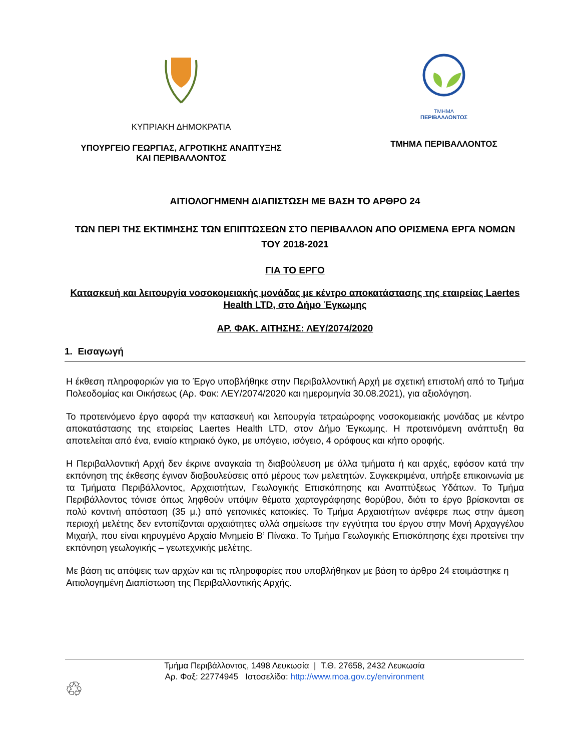ΚΥΠΡΙΑΚΗ ΔΗΜΟΚΡΑΤΙΑ
ΥΠΟΥΡΓΕΙΟ ΓΕΩΡΓΙΑΣ, ΑΓΡΟΤΙΚΗΣ ΑΝΑΠΤΥΞΗΣ
ΚΑΙ ΠΕΡΙΒΑΛΛΟΝΤΟΣ
ΤΜΗΜΑ
ΠΕΡΙΒΑΛΛΟΝΤΟΣ
ΤΜΗΜΑ ΠΕΡΙΒΑΛΛΟΝΤΟΣ
ΑΙΤΙΟΛΟΓΗΜΕΝΗ ΔΙΑΠΙΣΤΩΣΗ ΜΕ ΒΑΣΗ ΤΟ ΑΡΘΡΟ 24
ΤΩΝ ΠΕΡΙ ΤΗΣ ΕΚΤΙΜΗΣΗΣ ΤΩΝ ΕΠΙΠΤΩΣΕΩΝ ΣΤΟ ΠΕΡΙΒΑΛΛΟΝ ΑΠΟ ΟΡΙΣΜΕΝΑ ΕΡΓΑ ΝΟΜΩΝ ΤΟΥ 2018-2021
ΓΙΑ ΤΟ ΕΡΓΟ
Κατασκευή και λειτουργία νοσοκομειακής μονάδας με κέντρο αποκατάστασης της εταιρείας Laertes Health LTD, στο Δήμο Έγκωμης
ΑΡ. ΦΑΚ. ΑΙΤΗΣΗΣ: ΛΕΥ/2074/2020
1. Εισαγωγή
Η έκθεση πληροφοριών για το Έργο υποβλήθηκε στην Περιβαλλοντική Αρχή με σχετική επιστολή από το Τμήμα Πολεοδομίας και Οικήσεως (Αρ. Φακ: ΛΕΥ/2074/2020 και ημερομηνία 30.08.2021), για αξιολόγηση.
Το προτεινόμενο έργο αφορά την κατασκευή και λειτουργία τετραώροφης νοσοκομειακής μονάδας με κέντρο αποκατάστασης της εταιρείας Laertes Health LTD, στον Δήμο Έγκωμης. Η προτεινόμενη ανάπτυξη θα αποτελείται από ένα, ενιαίο κτηριακό όγκο, με υπόγειο, ισόγειο, 4 ορόφους και κήπο οροφής.
Η Περιβαλλοντική Αρχή δεν έκρινε αναγκαία τη διαβούλευση με άλλα τμήματα ή και αρχές, εφόσον κατά την εκπόνηση της έκθεσης έγιναν διαβουλεύσεις από μέρους των μελετητών. Συγκεκριμένα, υπήρξε επικοινωνία με τα Τμήματα Περιβάλλοντος, Αρχαιοτήτων, Γεωλογικής Επισκόπησης και Αναπτύξεως Υδάτων. Το Τμήμα Περιβάλλοντος τόνισε όπως ληφθούν υπόψιν θέματα χαρτογράφησης θορύβου, διότι το έργο βρίσκονται σε πολύ κοντινή απόσταση (35 μ.) από γειτονικές κατοικίες. Το Τμήμα Αρχαιοτήτων ανέφερε πως στην άμεση περιοχή μελέτης δεν εντοπίζονται αρχαιότητες αλλά σημείωσε την εγγύτητα του έργου στην Μονή Αρχαγγέλου Μιχαήλ, που είναι κηρυγμένο Αρχαίο Μνημείο Β’ Πίνακα. Το Τμήμα Γεωλογικής Επισκόπησης έχει προτείνει την εκπόνηση γεωλογικής – γεωτεχνικής μελέτης.
Με βάση τις απόψεις των αρχών και τις πληροφορίες που υποβλήθηκαν με βάση το άρθρο 24 ετοιμάστηκε η Αιτιολογημένη Διαπίστωση της Περιβαλλοντικής Αρχής.
Τμήμα Περιβάλλοντος, 1498 Λευκωσία | Τ.Θ. 27658, 2432 Λευκωσία
Αρ. Φαξ: 22774945 Ιστοσελίδα: http://www.moa.gov.cy/environment
♲